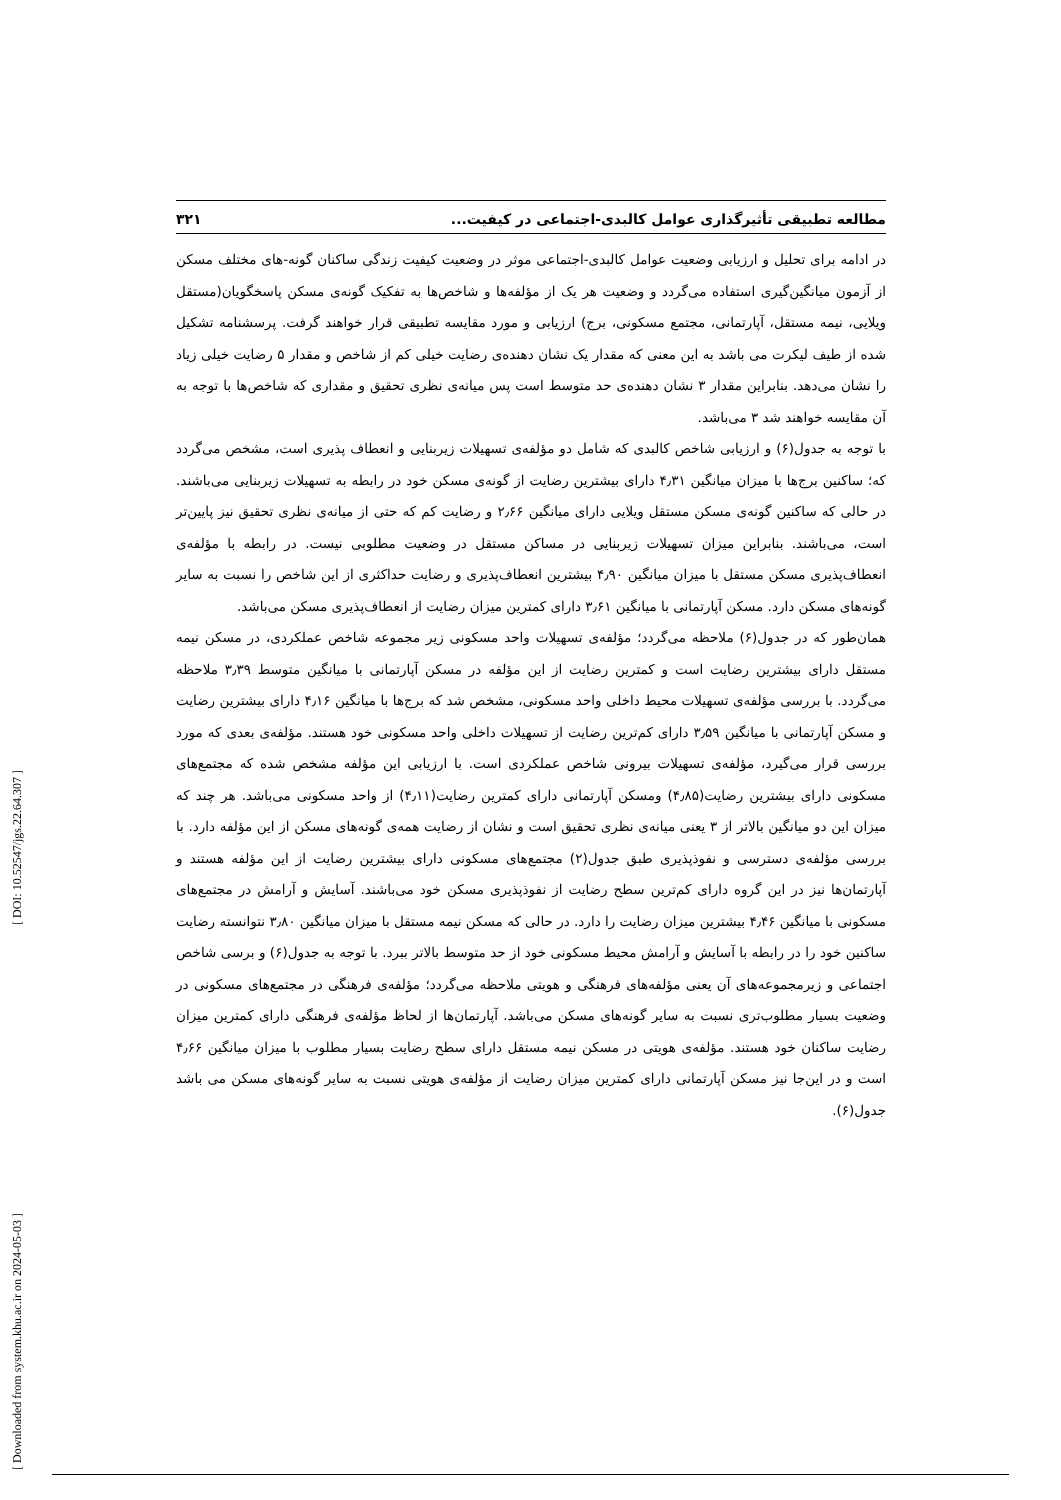[ Downloaded from system.khu.ac.ir on 2024-05-03 ] [ DOI: 10.52547/jgs.22.64.307 ]
مطالعه تطبیقی تأثیرگذاری عوامل کالبدی-اجتماعی در کیفیت... ۳۲۱
در ادامه برای تحلیل و ارزیابی وضعیت عوامل کالبدی-اجتماعی موثر در وضعیت کیفیت زندگی ساکنان گونه-های مختلف مسکن از آزمون میانگین‌گیری استفاده می‌گردد و وضعیت هر یک از مؤلفه‌ها و شاخص‌ها به تفکیک گونه‌ی مسکن پاسخگویان(مستقل ویلایی، نیمه مستقل، آپارتمانی، مجتمع مسکونی، برج) ارزیابی و مورد مقایسه تطبیقی قرار خواهند گرفت. پرسشنامه تشکیل شده از طیف لیکرت می باشد به این معنی که مقدار یک نشان دهنده‌ی رضایت خیلی کم از شاخص و مقدار ۵ رضایت خیلی زیاد را نشان می‌دهد. بنابراین مقدار ۳ نشان دهنده‌ی حد متوسط است پس میانه‌ی نظری تحقیق و مقداری که شاخص‌ها با توجه به آن مقایسه خواهند شد ۳ می‌باشد.
با توجه به جدول(۶) و ارزیابی شاخص کالبدی که شامل دو مؤلفه‌ی تسهیلات زیربنایی و انعطاف پذیری است، مشخص می‌گردد که؛ ساکنین برج‌ها با میزان میانگین ۴٫۳۱ دارای بیشترین رضایت از گونه‌ی مسکن خود در رابطه به تسهیلات زیربنایی می‌باشند. در حالی که ساکنین گونه‌ی مسکن مستقل ویلایی دارای میانگین ۲٫۶۶ و رضایت کم که حتی از میانه‌ی نظری تحقیق نیز پایین‌تر است، می‌باشند. بنابراین میزان تسهیلات زیربنایی در مساکن مستقل در وضعیت مطلوبی نیست. در رابطه با مؤلفه‌ی انعطاف‌پذیری مسکن مستقل با میزان میانگین ۴٫۹۰ بیشترین انعطاف‌پذیری و رضایت حداکثری از این شاخص را نسبت به سایر گونه‌های مسکن دارد. مسکن آپارتمانی با میانگین ۳٫۶۱ دارای کمترین میزان رضایت از انعطاف‌پذیری مسکن می‌باشد.
همان‌طور که در جدول(۶) ملاحظه می‌گردد؛ مؤلفه‌ی تسهیلات واحد مسکونی زیر مجموعه شاخص عملکردی، در مسکن نیمه مستقل دارای بیشترین رضایت است و کمترین رضایت از این مؤلفه در مسکن آپارتمانی با میانگین متوسط ۳٫۳۹ ملاحظه می‌گردد. با بررسی مؤلفه‌ی تسهیلات محیط داخلی واحد مسکونی، مشخص شد که برج‌ها با میانگین ۴٫۱۶ دارای بیشترین رضایت و مسکن آپارتمانی با میانگین ۳٫۵۹ دارای کم‌ترین رضایت از تسهیلات داخلی واحد مسکونی خود هستند. مؤلفه‌ی بعدی که مورد بررسی قرار می‌گیرد، مؤلفه‌ی تسهیلات بیرونی شاخص عملکردی است. با ارزیابی این مؤلفه مشخص شده که مجتمع‌های مسکونی دارای بیشترین رضایت(۴٫۸۵) ومسکن آپارتمانی دارای کمترین رضایت(۴٫۱۱) از واحد مسکونی می‌باشد. هر چند که میزان این دو میانگین بالاتر از ۳ یعنی میانه‌ی نظری تحقیق است و نشان از رضایت همه‌ی گونه‌های مسکن از این مؤلفه دارد. با بررسی مؤلفه‌ی دسترسی و نفوذپذیری طبق جدول(۲) مجتمع‌های مسکونی دارای بیشترین رضایت از این مؤلفه هستند و آپارتمان‌ها نیز در این گروه دارای کم‌ترین سطح رضایت از نفوذپذیری مسکن خود می‌باشند. آسایش و آرامش در مجتمع‌های مسکونی با میانگین ۴٫۴۶ بیشترین میزان رضایت را دارد. در حالی که مسکن نیمه مستقل با میزان میانگین ۳٫۸۰ نتوانسته رضایت ساکنین خود را در رابطه با آسایش و آرامش محیط مسکونی خود از حد متوسط بالاتر ببرد. با توجه به جدول(۶) و برسی شاخص اجتماعی و زیرمجموعه‌های آن یعنی مؤلفه‌های فرهنگی و هویتی ملاحظه می‌گردد؛ مؤلفه‌ی فرهنگی در مجتمع‌های مسکونی در وضعیت بسیار مطلوب‌تری نسبت به سایر گونه‌های مسکن می‌باشد. آپارتمان‌ها از لحاظ مؤلفه‌ی فرهنگی دارای کمترین میزان رضایت ساکنان خود هستند. مؤلفه‌ی هویتی در مسکن نیمه مستقل دارای سطح رضایت بسیار مطلوب با میزان میانگین ۴٫۶۶ است و در این‌جا نیز مسکن آپارتمانی دارای کمترین میزان رضایت از مؤلفه‌ی هویتی نسبت به سایر گونه‌های مسکن می باشد جدول(۶).